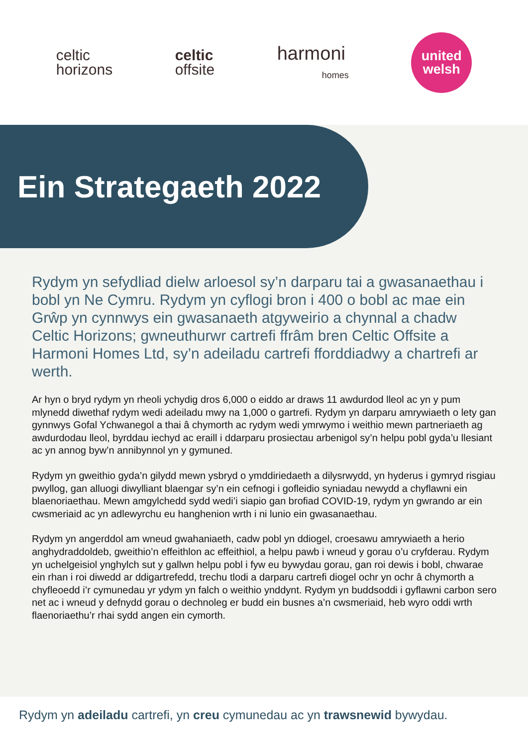celtic
horizons
celtic
offsite
harmoni
homes
united
welsh
Ein Strategaeth 2022
Rydym yn sefydliad dielw arloesol sy’n darparu tai a gwasanaethau i bobl yn Ne Cymru. Rydym yn cyflogi bron i 400 o bobl ac mae ein Grŵp yn cynnwys ein gwasanaeth atgyweirio a chynnal a chadw Celtic Horizons; gwneuthurwr cartrefi ffrâm bren Celtic Offsite a Harmoni Homes Ltd, sy’n adeiladu cartrefi fforddiadwy a chartrefi ar werth.
Ar hyn o bryd rydym yn rheoli ychydig dros 6,000 o eiddo ar draws 11 awdurdod lleol ac yn y pum mlynedd diwethaf rydym wedi adeiladu mwy na 1,000 o gartrefi. Rydym yn darparu amrywiaeth o lety gan gynnwys Gofal Ychwanegol a thai â chymorth ac rydym wedi ymrwymo i weithio mewn partneriaeth ag awdurdodau lleol, byrddau iechyd ac eraill i ddarparu prosiectau arbenigol sy’n helpu pobl gyda’u llesiant ac yn annog byw’n annibynnol yn y gymuned.
Rydym yn gweithio gyda’n gilydd mewn ysbryd o ymddiriedaeth a dilysrwydd, yn hyderus i gymryd risgiau pwyllog, gan alluogi diwylliant blaengar sy’n ein cefnogi i gofleidio syniadau newydd a chyflawni ein blaenoriaethau. Mewn amgylchedd sydd wedi’i siapio gan brofiad COVID-19, rydym yn gwrando ar ein cwsmeriaid ac yn adlewyrchu eu hanghenion wrth i ni lunio ein gwasanaethau.
Rydym yn angerddol am wneud gwahaniaeth, cadw pobl yn ddiogel, croesawu amrywiaeth a herio anghydraddoldeb, gweithio’n effeithlon ac effeithiol, a helpu pawb i wneud y gorau o’u cryfderau. Rydym yn uchelgeisiol ynghylch sut y gallwn helpu pobl i fyw eu bywydau gorau, gan roi dewis i bobl, chwarae ein rhan i roi diwedd ar ddigartrefedd, trechu tlodi a darparu cartrefi diogel ochr yn ochr â chymorth a chyfleoedd i’r cymunedau yr ydym yn falch o weithio ynddynt. Rydym yn buddsoddi i gyflawni carbon sero net ac i wneud y defnydd gorau o dechnoleg er budd ein busnes a’n cwsmeriaid, heb wyro oddi wrth flaenoriaethu’r rhai sydd angen ein cymorth.
Rydym yn adeiladu cartrefi, yn creu cymunedau ac yn trawsnewid bywydau.